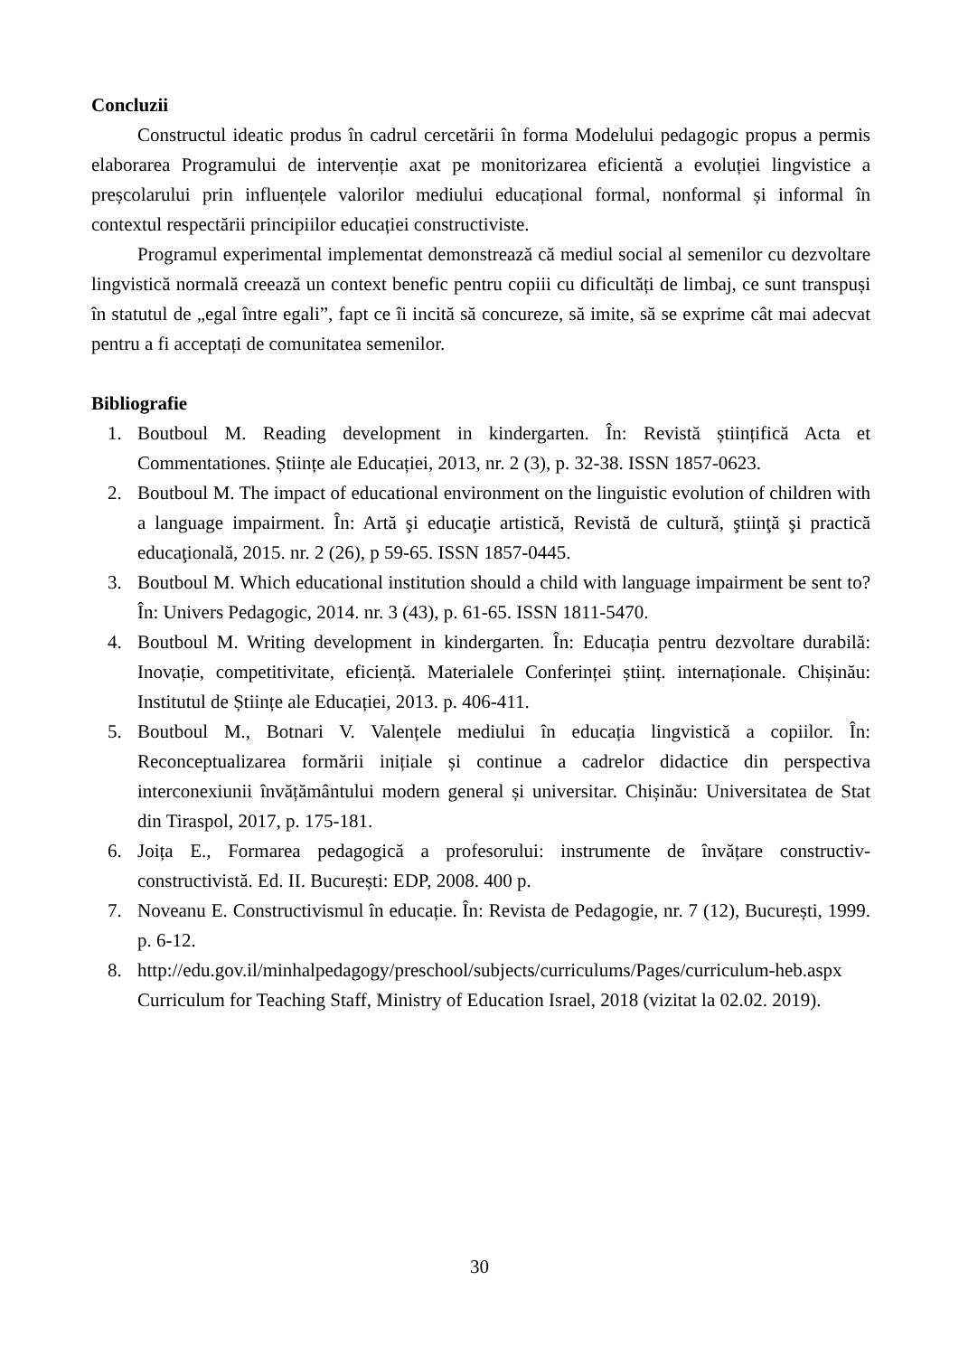Concluzii
Constructul ideatic produs în cadrul cercetării în forma Modelului pedagogic propus a permis elaborarea Programului de intervenție axat pe monitorizarea eficientă a evoluției lingvistice a preșcolarului prin influențele valorilor mediului educațional formal, nonformal și informal în contextul respectării principiilor educației constructiviste.
Programul experimental implementat demonstrează că mediul social al semenilor cu dezvoltare lingvistică normală creează un context benefic pentru copiii cu dificultăți de limbaj, ce sunt transpuși în statutul de „egal între egali”, fapt ce îi incită să concureze, să imite, să se exprime cât mai adecvat pentru a fi acceptați de comunitatea semenilor.
Bibliografie
1. Boutboul M. Reading development in kindergarten. În: Revistă științifică Acta et Commentationes. Științe ale Educației, 2013, nr. 2 (3), p. 32-38. ISSN 1857-0623.
2. Boutboul M. The impact of educational environment on the linguistic evolution of children with a language impairment. În: Artă şi educaţie artistică, Revistă de cultură, ştiinţă şi practică educaţională, 2015. nr. 2 (26), p 59-65. ISSN 1857-0445.
3. Boutboul M. Which educational institution should a child with language impairment be sent to? În: Univers Pedagogic, 2014. nr. 3 (43), p. 61-65. ISSN 1811-5470.
4. Boutboul M. Writing development in kindergarten. În: Educația pentru dezvoltare durabilă: Inovație, competitivitate, eficiență. Materialele Conferinței științ. internaționale. Chișinău: Institutul de Științe ale Educației, 2013. p. 406-411.
5. Boutboul M., Botnari V. Valențele mediului în educația lingvistică a copiilor. În: Reconceptualizarea formării inițiale și continue a cadrelor didactice din perspectiva interconexiunii învățământului modern general și universitar. Chișinău: Universitatea de Stat din Tiraspol, 2017, p. 175-181.
6. Joița E., Formarea pedagogică a profesorului: instrumente de învățare constructiv-constructivistă. Ed. II. București: EDP, 2008. 400 p.
7. Noveanu E. Constructivismul în educație. În: Revista de Pedagogie, nr. 7 (12), București, 1999. p. 6-12.
8. http://edu.gov.il/minhalpedagogy/preschool/subjects/curriculums/Pages/curriculum-heb.aspx Curriculum for Teaching Staff, Ministry of Education Israel, 2018 (vizitat la 02.02. 2019).
30